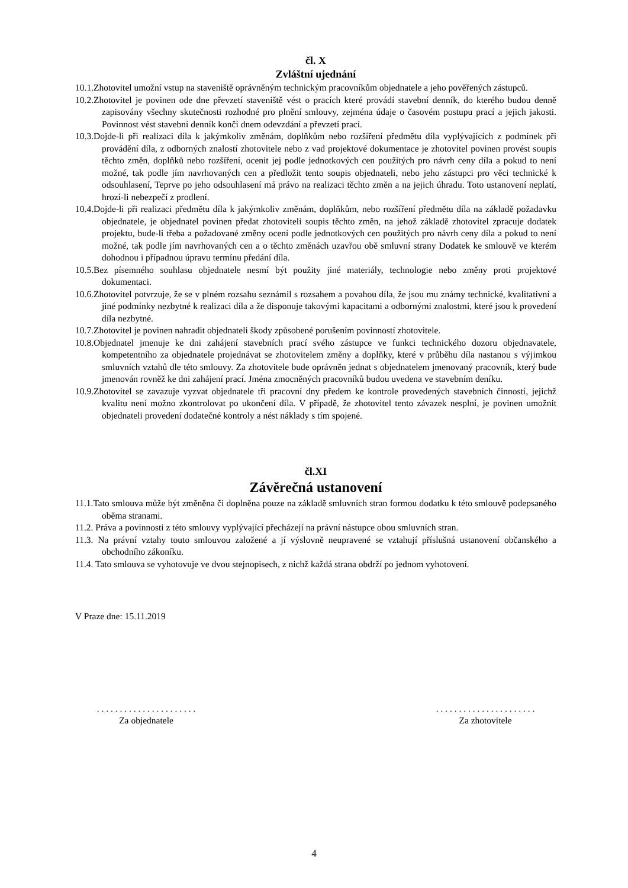čl. X
Zvláštní ujednání
10.1.Zhotovitel umožní vstup na staveniště oprávněným technickým pracovníkům objednatele a jeho pověřených zástupců.
10.2.Zhotovitel je povinen ode dne převzetí staveniště vést o pracích které provádí stavební denník, do kterého budou denně zapisovány všechny skutečnosti rozhodné pro plnění smlouvy, zejména údaje o časovém postupu prací a jejich jakosti. Povinnost vést stavební denník končí dnem odevzdání a převzetí prací.
10.3.Dojde-li při realizaci díla k jakýmkoliv změnám, doplňkům nebo rozšíření předmětu díla vyplývajících z podmínek při provádění díla, z odborných znalostí zhotovitele nebo z vad projektové dokumentace je zhotovitel povinen provést soupis těchto změn, doplňků nebo rozšíření, ocenit jej podle jednotkových cen použitých pro návrh ceny díla a pokud to není možné, tak podle jím navrhovaných cen a předložit tento soupis objednateli, nebo jeho zástupci pro věci technické k odsouhlasení, Teprve po jeho odsouhlasení má právo na realizaci těchto změn a na jejich úhradu. Toto ustanovení neplatí, hrozí-li nebezpečí z prodlení.
10.4.Dojde-li při realizaci předmětu díla k jakýmkoliv změnám, doplňkům, nebo rozšíření předmětu díla na základě požadavku objednatele, je objednatel povinen předat zhotoviteli soupis těchto změn, na jehož základě zhotovitel zpracuje dodatek projektu, bude-li třeba a požadované změny ocení podle jednotkových cen použitých pro návrh ceny díla a pokud to není možné, tak podle jím navrhovaných cen a o těchto změnách uzavřou obě smluvní strany Dodatek ke smlouvě ve kterém dohodnou i případnou úpravu termínu předání díla.
10.5.Bez písemného souhlasu objednatele nesmí být použity jiné materiály, technologie nebo změny proti projektové dokumentaci.
10.6.Zhotovitel potvrzuje, že se v plném rozsahu seznámil s rozsahem a povahou díla, že jsou mu známy technické, kvalitativní a jiné podmínky nezbytné k realizaci díla a že disponuje takovými kapacitami a odbornými znalostmi, které jsou k provedení díla nezbytné.
10.7.Zhotovitel je povinen nahradit objednateli škody způsobené porušením povinností zhotovitele.
10.8.Objednatel jmenuje ke dni zahájení stavebních prací svého zástupce ve funkci technického dozoru objednavatele, kompetentního za objednatele projednávat se zhotovitelem změny a doplňky, které v průběhu díla nastanou s výjimkou smluvních vztahů dle této smlouvy. Za zhotovitele bude oprávněn jednat s objednatelem jmenovaný pracovník, který bude jmenován rovněž ke dni zahájení prací. Jména zmocněných pracovníků budou uvedena ve stavebním deníku.
10.9.Zhotovitel se zavazuje vyzvat objednatele tři pracovní dny předem ke kontrole provedených stavebních činností, jejichž kvalitu není možno zkontrolovat po ukončení díla. V případě, že zhotovitel tento závazek nesplní, je povinen umožnit objednateli provedení dodatečné kontroly a nést náklady s tím spojené.
čl.XI
Závěrečná ustanovení
11.1.Tato smlouva může být změněna či doplněna pouze na základě smluvních stran formou dodatku k této smlouvě podepsaného oběma stranami.
11.2. Práva a povinnosti z této smlouvy vyplývající přecházejí na právní nástupce obou smluvních stran.
11.3. Na právní vztahy touto smlouvou založené a jí výslovně neupravené se vztahují příslušná ustanovení občanského a obchodního zákoníku.
11.4. Tato smlouva se vyhotovuje ve dvou stejnopisech, z nichž každá strana obdrží po jednom vyhotovení.
V Praze dne: 15.11.2019
. . . . . . . . . . . . . . . . . . . . . .
Za objednatele
. . . . . . . . . . . . . . . . . . . . . .
Za zhotovitele
4